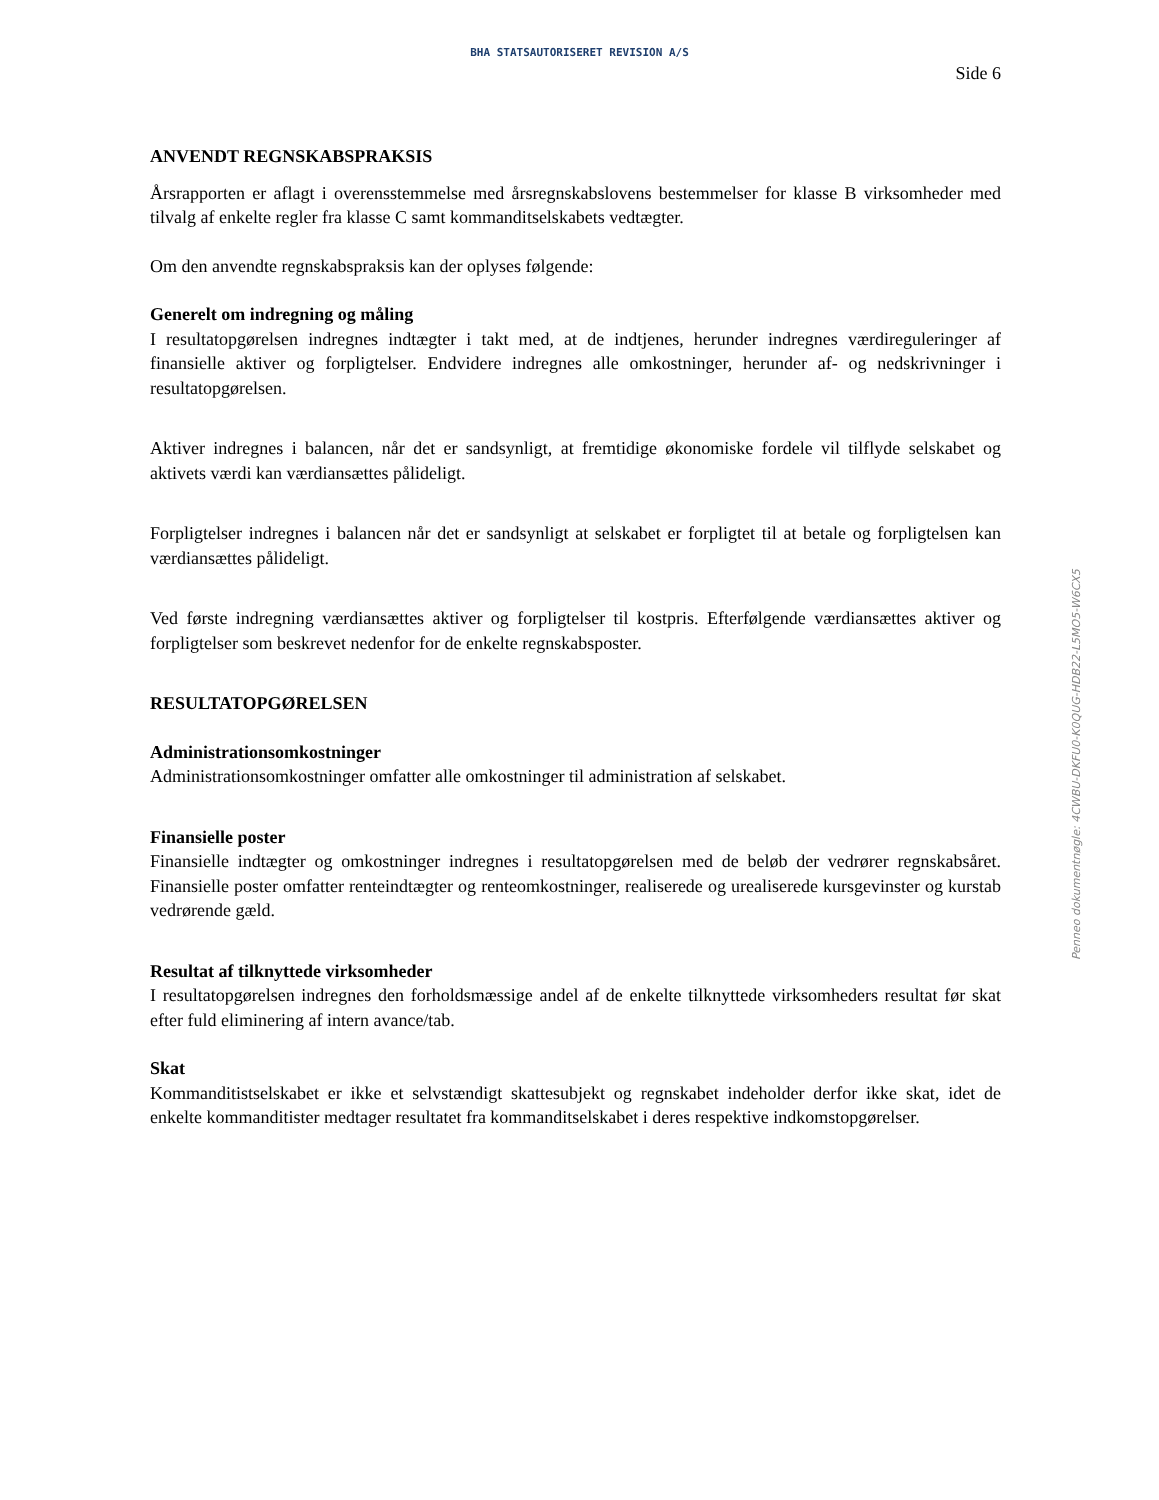BHA STATSAUTORISERET REVISION A/S
Side 6
ANVENDT REGNSKABSPRAKSIS
Årsrapporten er aflagt i overensstemmelse med årsregnskabslovens bestemmelser for klasse B virksomheder med tilvalg af enkelte regler fra klasse C samt kommanditselskabets vedtægter.
Om den anvendte regnskabspraksis kan der oplyses følgende:
Generelt om indregning og måling
I resultatopgørelsen indregnes indtægter i takt med, at de indtjenes, herunder indregnes værdireguleringer af finansielle aktiver og forpligtelser. Endvidere indregnes alle omkostninger, herunder af- og nedskrivninger i resultatopgørelsen.
Aktiver indregnes i balancen, når det er sandsynligt, at fremtidige økonomiske fordele vil tilflyde selskabet og aktivets værdi kan værdiansættes pålideligt.
Forpligtelser indregnes i balancen når det er sandsynligt at selskabet er forpligtet til at betale og forpligtelsen kan værdiansættes pålideligt.
Ved første indregning værdiansættes aktiver og forpligtelser til kostpris. Efterfølgende værdiansættes aktiver og forpligtelser som beskrevet nedenfor for de enkelte regnskabsposter.
RESULTATOPGØRELSEN
Administrationsomkostninger
Administrationsomkostninger omfatter alle omkostninger til administration af selskabet.
Finansielle poster
Finansielle indtægter og omkostninger indregnes i resultatopgørelsen med de beløb der vedrører regnskabsåret. Finansielle poster omfatter renteindtægter og renteomkostninger, realiserede og urealiserede kursgevinster og kurstab vedrørende gæld.
Resultat af tilknyttede virksomheder
I resultatopgørelsen indregnes den forholdsmæssige andel af de enkelte tilknyttede virksomheders resultat før skat efter fuld eliminering af intern avance/tab.
Skat
Kommanditistselskabet er ikke et selvstændigt skattesubjekt og regnskabet indeholder derfor ikke skat, idet de enkelte kommanditister medtager resultatet fra kommanditselskabet i deres respektive indkomstopgørelser.
Penneo dokumentnøgle: 4CWBU-DKFU0-K0QUG-HDB22-L5MO5-W6CX5